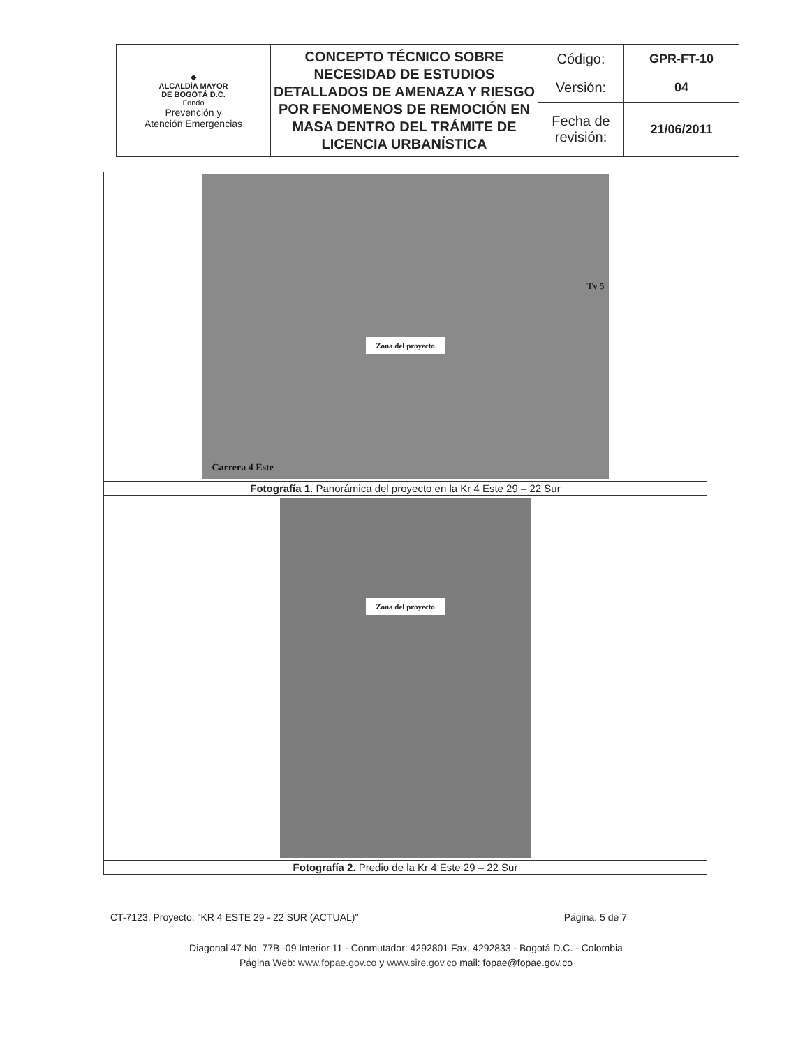| ◆ ALCALDÍA MAYOR DE BOGOTÁ D.C. Fondo Prevención y Atención Emergencias | CONCEPTO TÉCNICO SOBRE NECESIDAD DE ESTUDIOS DETALLADOS DE AMENAZA Y RIESGO POR FENOMENOS DE REMOCIÓN EN MASA DENTRO DEL TRÁMITE DE LICENCIA URBANÍSTICA | Código: | GPR-FT-10 |
| | | Versión: | 04 |
| | | Fecha de revisión: | 21/06/2011 |
| Zona del proyecto Tv 5 Carrera 4 Este |
| Fotografía 1 . Panorámica del proyecto en la Kr 4 Este 29 – 22 Sur |
| Zona del proyecto |
| Fotografía 2. Predio de la Kr 4 Este 29 – 22 Sur |
CT-7123. Proyecto: "KR 4 ESTE 29 - 22 SUR (ACTUAL)" Página. 5 de 7
Diagonal 47 No. 77B -09 Interior 11 - Conmutador: 4292801 Fax. 4292833 - Bogotá D.C. - Colombia
Página Web: www.fopae.gov.co y www.sire.gov.co mail: fopae@fopae.gov.co